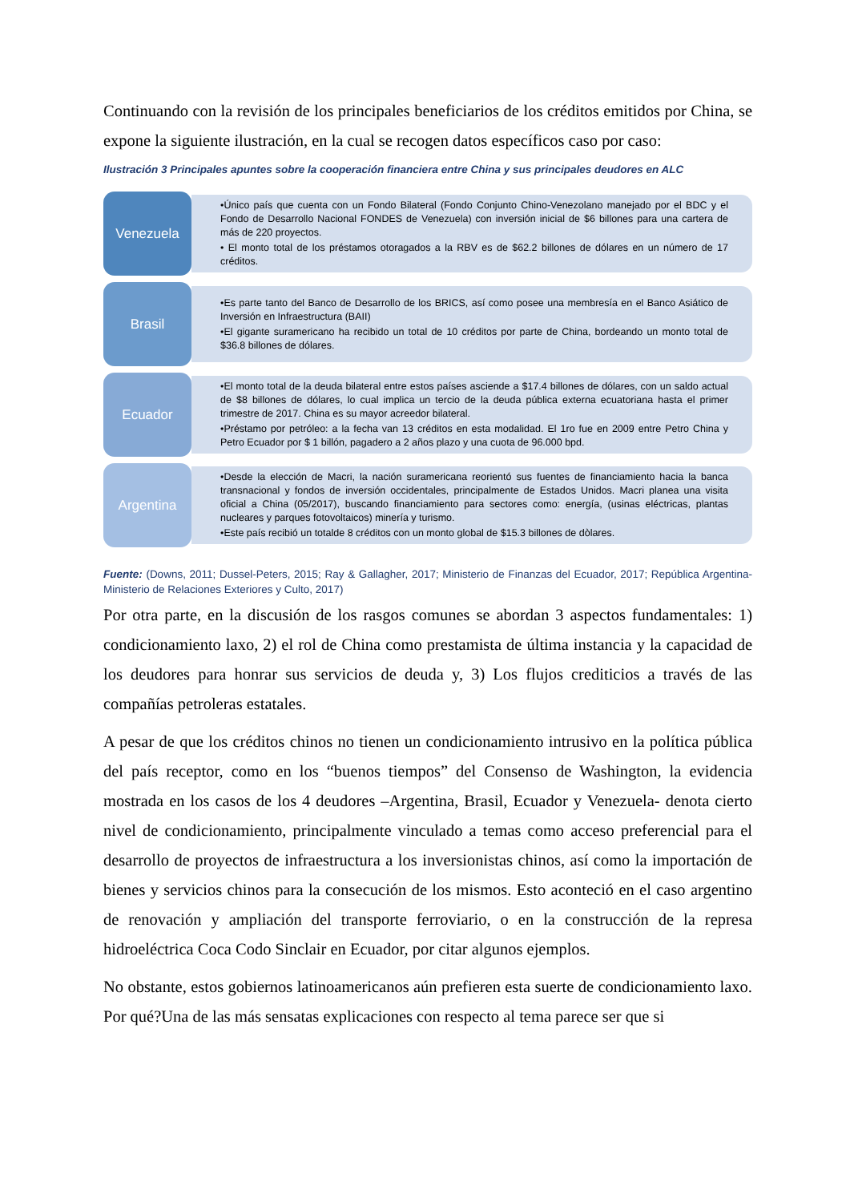Continuando con la revisión de los principales beneficiarios de los créditos emitidos por China, se expone la siguiente ilustración, en la cual se recogen datos específicos caso por caso:
Ilustración 3 Principales apuntes sobre la cooperación financiera entre China y sus principales deudores en ALC
Venezuela
•Único país que cuenta con un Fondo Bilateral (Fondo Conjunto Chino-Venezolano manejado por el BDC y el Fondo de Desarrollo Nacional FONDES de Venezuela) con inversión inicial de $6 billones para una cartera de más de 220 proyectos.
• El monto total de los préstamos otoragados a la RBV es de $62.2 billones de dólares en un número de 17 créditos.
Brasil
•Es parte tanto del Banco de Desarrollo de los BRICS, así como posee una membresía en el Banco Asiático de Inversión en Infraestructura (BAII)
•El gigante suramericano ha recibido un total de 10 créditos por parte de China, bordeando un monto total de $36.8 billones de dólares.
Ecuador
•El monto total de la deuda bilateral entre estos países asciende a $17.4 billones de dólares, con un saldo actual de $8 billones de dólares, lo cual implica un tercio de la deuda pública externa ecuatoriana hasta el primer trimestre de 2017. China es su mayor acreedor bilateral.
•Préstamo por petróleo: a la fecha van 13 créditos en esta modalidad. El 1ro fue en 2009 entre Petro China y Petro Ecuador por $ 1 billón, pagadero a 2 años plazo y una cuota de 96.000 bpd.
Argentina
•Desde la elección de Macri, la nación suramericana reorientó sus fuentes de financiamiento hacia la banca transnacional y fondos de inversión occidentales, principalmente de Estados Unidos. Macri planea una visita oficial a China (05/2017), buscando financiamiento para sectores como: energía, (usinas eléctricas, plantas nucleares y parques fotovoltaicos) minería y turismo.
•Este país recibió un totalde 8 créditos con un monto global de $15.3 billones de dòlares.
Fuente: (Downs, 2011; Dussel-Peters, 2015; Ray & Gallagher, 2017; Ministerio de Finanzas del Ecuador, 2017; República Argentina- Ministerio de Relaciones Exteriores y Culto, 2017)
Por otra parte, en la discusión de los rasgos comunes se abordan 3 aspectos fundamentales: 1) condicionamiento laxo, 2) el rol de China como prestamista de última instancia y la capacidad de los deudores para honrar sus servicios de deuda y, 3) Los flujos crediticios a través de las compañías petroleras estatales.
A pesar de que los créditos chinos no tienen un condicionamiento intrusivo en la política pública del país receptor, como en los “buenos tiempos” del Consenso de Washington, la evidencia mostrada en los casos de los 4 deudores –Argentina, Brasil, Ecuador y Venezuela- denota cierto nivel de condicionamiento, principalmente vinculado a temas como acceso preferencial para el desarrollo de proyectos de infraestructura a los inversionistas chinos, así como la importación de bienes y servicios chinos para la consecución de los mismos. Esto aconteció en el caso argentino de renovación y ampliación del transporte ferroviario, o en la construcción de la represa hidroeléctrica Coca Codo Sinclair en Ecuador, por citar algunos ejemplos.
No obstante, estos gobiernos latinoamericanos aún prefieren esta suerte de condicionamiento laxo. Por qué?Una de las más sensatas explicaciones con respecto al tema parece ser que si